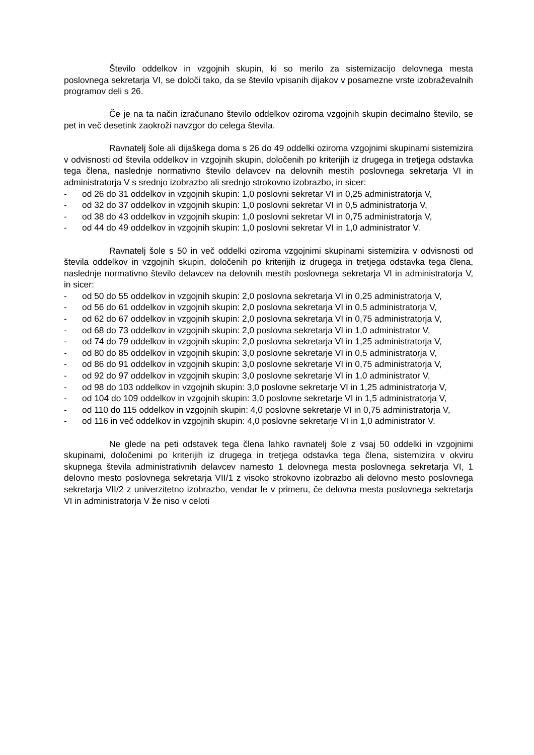Število oddelkov in vzgojnih skupin, ki so merilo za sistemizacijo delovnega mesta poslovnega sekretarja VI, se določi tako, da se število vpisanih dijakov v posamezne vrste izobraževalnih programov deli s 26.
Če je na ta način izračunano število oddelkov oziroma vzgojnih skupin decimalno število, se pet in več desetink zaokroži navzgor do celega števila.
Ravnatelj šole ali dijaškega doma s 26 do 49 oddelki oziroma vzgojnimi skupinami sistemizira v odvisnosti od števila oddelkov in vzgojnih skupin, določenih po kriterijih iz drugega in tretjega odstavka tega člena, naslednje normativno število delavcev na delovnih mestih poslovnega sekretarja VI in administratorja V s srednjo izobrazbo ali srednjo strokovno izobrazbo, in sicer:
- od 26 do 31 oddelkov in vzgojnih skupin: 1,0 poslovni sekretar VI in 0,25 administratorja V,
- od 32 do 37 oddelkov in vzgojnih skupin: 1,0 poslovni sekretar VI in 0,5 administratorja V,
- od 38 do 43 oddelkov in vzgojnih skupin: 1,0 poslovni sekretar VI in 0,75 administratorja V,
- od 44 do 49 oddelkov in vzgojnih skupin: 1,0 poslovni sekretar VI in 1,0 administrator V.
Ravnatelj šole s 50 in več oddelki oziroma vzgojnimi skupinami sistemizira v odvisnosti od števila oddelkov in vzgojnih skupin, določenih po kriterijih iz drugega in tretjega odstavka tega člena, naslednje normativno število delavcev na delovnih mestih poslovnega sekretarja VI in administratorja V, in sicer:
- od 50 do 55 oddelkov in vzgojnih skupin: 2,0 poslovna sekretarja VI in 0,25 administratorja V,
- od 56 do 61 oddelkov in vzgojnih skupin: 2,0 poslovna sekretarja VI in 0,5 administratorja V,
- od 62 do 67 oddelkov in vzgojnih skupin: 2,0 poslovna sekretarja VI in 0,75 administratorja V,
- od 68 do 73 oddelkov in vzgojnih skupin: 2,0 poslovna sekretarja VI in 1,0 administrator V,
- od 74 do 79 oddelkov in vzgojnih skupin: 2,0 poslovna sekretarja VI in 1,25 administratorja V,
- od 80 do 85 oddelkov in vzgojnih skupin: 3,0 poslovne sekretarje VI in 0,5 administratorja V,
- od 86 do 91 oddelkov in vzgojnih skupin: 3,0 poslovne sekretarje VI in 0,75 administratorja V,
- od 92 do 97 oddelkov in vzgojnih skupin: 3,0 poslovne sekretarje VI in 1,0 administrator V,
- od 98 do 103 oddelkov in vzgojnih skupin: 3,0 poslovne sekretarje VI in 1,25 administratorja V,
- od 104 do 109 oddelkov in vzgojnih skupin: 3,0 poslovne sekretarje VI in 1,5 administratorja V,
- od 110 do 115 oddelkov in vzgojnih skupin: 4,0 poslovne sekretarje VI in 0,75 administratorja V,
- od 116 in več oddelkov in vzgojnih skupin: 4,0 poslovne sekretarje VI in 1,0 administrator V.
Ne glede na peti odstavek tega člena lahko ravnatelj šole z vsaj 50 oddelki in vzgojnimi skupinami, določenimi po kriterijih iz drugega in tretjega odstavka tega člena, sistemizira v okviru skupnega števila administrativnih delavcev namesto 1 delovnega mesta poslovnega sekretarja VI, 1 delovno mesto poslovnega sekretarja VII/1 z visoko strokovno izobrazbo ali delovno mesto poslovnega sekretarja VII/2 z univerzitetno izobrazbo, vendar le v primeru, če delovna mesta poslovnega sekretarja VI in administratorja V že niso v celoti